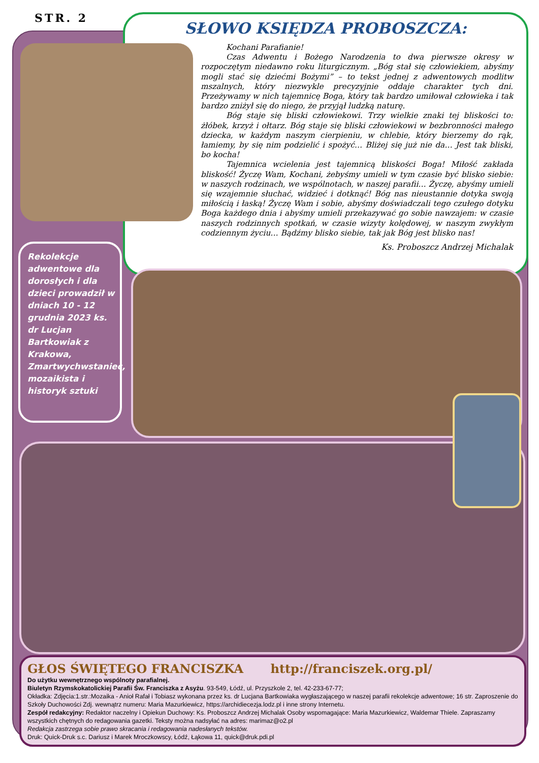STR. 2 SŁOWO KSIĘDZA PROBOSZCZA:
Kochani Parafianie!
Czas Adwentu i Bożego Narodzenia to dwa pierwsze okresy w rozpoczętym niedawno roku liturgicznym. „Bóg stał się człowiekiem, abyśmy mogli stać się dziećmi Bożymi” – to tekst jednej z adwentowych modlitw mszalnych, który niezwykle precyzyjnie oddaje charakter tych dni. Przeżywamy w nich tajemnicę Boga, który tak bardzo umiłował człowieka i tak bardzo zniżył się do niego, że przyjął ludzką naturę.
Bóg staje się bliski człowiekowi. Trzy wielkie znaki tej bliskości to: żłóbek, krzyż i ołtarz. Bóg staje się bliski człowiekowi w bezbronności małego dziecka, w każdym naszym cierpieniu, w chlebie, który bierzemy do rąk, łamiemy, by się nim podzielić i spożyć… Bliżej się już nie da… Jest tak bliski, bo kocha!
Tajemnica wcielenia jest tajemnicą bliskości Boga! Miłość zakłada bliskość! Życzę Wam, Kochani, żebyśmy umieli w tym czasie być blisko siebie: w naszych rodzinach, we wspólnotach, w naszej parafii… Życzę, abyśmy umieli się wzajemnie słuchać, widzieć i dotknąć! Bóg nas nieustannie dotyka swoją miłością i łaską! Życzę Wam i sobie, abyśmy doświadczali tego czułego dotyku Boga każdego dnia i abyśmy umieli przekazywać go sobie nawzajem: w czasie naszych rodzinnych spotkań, w czasie wizyty kolędowej, w naszym zwykłym codziennym życiu… Bądźmy blisko siebie, tak jak Bóg jest blisko nas!
Ks. Proboszcz Andrzej Michalak
Rekolekcje adwentowe dla dorosłych i dla dzieci prowadził w dniach 10 - 12 grudnia 2023 ks. dr Lucjan Bartkowiak z Krakowa, Zmartwychwstaniec, mozaikista i historyk sztuki
GŁOS ŚWIĘTEGO FRANCISZKA http://franciszek.org.pl/
Do użytku wewnętrznego wspólnoty parafialnej.
Biuletyn Rzymskokatolickiej Parafii Św. Franciszka z Asyżu. 93-549, Łódź, ul. Przyszkole 2, tel. 42-233-67-77;
Okładka: Zdjęcia:1.str.:Mozaika - Anioł Rafał i Tobiasz wykonana przez ks. dr Lucjana Bartkowiaka wygłaszającego w naszej parafii rekolekcje adwentowe; 16 str. Zaproszenie do Szkoły Duchowości Zdj. wewnątrz numeru: Maria Mazurkiewicz, https://archidiecezja.lodz.pl i inne strony Internetu.
Zespół redakcyjny: Redaktor naczelny i Opiekun Duchowy: Ks. Proboszcz Andrzej Michalak Osoby wspomagające: Maria Mazurkiewicz, Waldemar Thiele. Zapraszamy wszystkich chętnych do redagowania gazetki. Teksty można nadsyłać na adres: marimaz@o2.pl
Redakcja zastrzega sobie prawo skracania i redagowania nadesłanych tekstów.
Druk: Quick-Druk s.c. Dariusz i Marek Mroczkowscy, Łódź, Łąkowa 11, quick@druk.pdi.pl